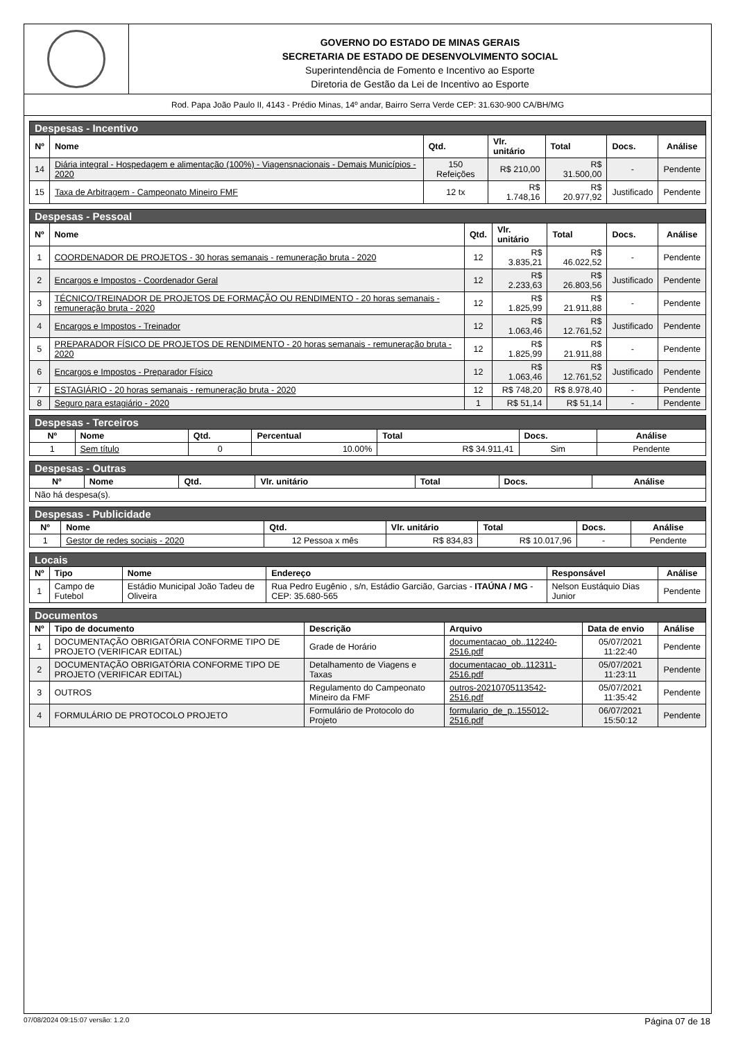GOVERNO DO ESTADO DE MINAS GERAIS
SECRETARIA DE ESTADO DE DESENVOLVIMENTO SOCIAL
Superintendência de Fomento e Incentivo ao Esporte
Diretoria de Gestão da Lei de Incentivo ao Esporte
Rod. Papa João Paulo II, 4143 - Prédio Minas, 14º andar, Bairro Serra Verde CEP: 31.630-900 CA/BH/MG
| Despesas - Incentivo | | | | | | |
| --- | --- | --- | --- | --- | --- | --- |
| Nº | Nome | Qtd. | Vlr. unitário | Total | Docs. | Análise |
| 14 | Diária integral - Hospedagem e alimentação (100%) - Viagensnacionais - Demais Municípios - 2020 | 150 Refeições | R$ 210,00 | R$ 31.500,00 | - | Pendente |
| 15 | Taxa de Arbitragem - Campeonato Mineiro FMF | 12 tx | R$ 1.748,16 | R$ 20.977,92 | Justificado | Pendente |
| Despesas - Pessoal | | | | | | |
| --- | --- | --- | --- | --- | --- | --- |
| Nº | Nome | Qtd. | Vlr. unitário | Total | Docs. | Análise |
| 1 | COORDENADOR DE PROJETOS - 30 horas semanais - remuneração bruta - 2020 | 12 | R$ 3.835,21 | R$ 46.022,52 | - | Pendente |
| 2 | Encargos e Impostos - Coordenador Geral | 12 | R$ 2.233,63 | R$ 26.803,56 | Justificado | Pendente |
| 3 | TÉCNICO/TREINADOR DE PROJETOS DE FORMAÇÃO OU RENDIMENTO - 20 horas semanais - remuneração bruta - 2020 | 12 | R$ 1.825,99 | R$ 21.911,88 | - | Pendente |
| 4 | Encargos e Impostos - Treinador | 12 | R$ 1.063,46 | R$ 12.761,52 | Justificado | Pendente |
| 5 | PREPARADOR FÍSICO DE PROJETOS DE RENDIMENTO - 20 horas semanais - remuneração bruta - 2020 | 12 | R$ 1.825,99 | R$ 21.911,88 | - | Pendente |
| 6 | Encargos e Impostos - Preparador Físico | 12 | R$ 1.063,46 | R$ 12.761,52 | Justificado | Pendente |
| 7 | ESTAGIÁRIO - 20 horas semanais - remuneração bruta - 2020 | 12 | R$ 748,20 | R$ 8.978,40 | - | Pendente |
| 8 | Seguro para estagiário - 2020 | 1 | R$ 51,14 | R$ 51,14 | - | Pendente |
| Despesas - Terceiros | | | | | | |
| --- | --- | --- | --- | --- | --- | --- |
| Nº | Nome | Qtd. | Percentual | Total | Docs. | Análise |
| 1 | Sem título | 0 | 10.00% | R$ 34.911,41 | Sim | Pendente |
| Despesas - Outras | | | | | | |
| --- | --- | --- | --- | --- | --- | --- |
| Nº | Nome | Qtd. | Vlr. unitário | Total | Docs. | Análise |
| Não há despesa(s). | | | | | | |
| Despesas - Publicidade | | | | | | |
| --- | --- | --- | --- | --- | --- | --- |
| Nº | Nome | Qtd. | Vlr. unitário | Total | Docs. | Análise |
| 1 | Gestor de redes sociais - 2020 | 12 Pessoa x mês | R$ 834,83 | R$ 10.017,96 | - | Pendente |
| Locais | | | | | |
| --- | --- | --- | --- | --- | --- |
| Nº | Tipo | Nome | Endereço | Responsável | Análise |
| 1 | Campo de Futebol | Estádio Municipal João Tadeu de Oliveira | Rua Pedro Eugênio , s/n, Estádio Garcião, Garcias - ITAÚNA / MG - CEP: 35.680-565 | Nelson Eustáquio Dias Junior | Pendente |
| Documentos | | | | | |
| --- | --- | --- | --- | --- | --- |
| Nº | Tipo de documento | Descrição | Arquivo | Data de envio | Análise |
| 1 | DOCUMENTAÇÃO OBRIGATÓRIA CONFORME TIPO DE PROJETO (VERIFICAR EDITAL) | Grade de Horário | documentacao_ob..112240-2516.pdf | 05/07/2021 11:22:40 | Pendente |
| 2 | DOCUMENTAÇÃO OBRIGATÓRIA CONFORME TIPO DE PROJETO (VERIFICAR EDITAL) | Detalhamento de Viagens e Taxas | documentacao_ob..112311-2516.pdf | 05/07/2021 11:23:11 | Pendente |
| 3 | OUTROS | Regulamento do Campeonato Mineiro da FMF | outros-20210705113542-2516.pdf | 05/07/2021 11:35:42 | Pendente |
| 4 | FORMULÁRIO DE PROTOCOLO PROJETO | Formulário de Protocolo do Projeto | formulario_de_p..155012-2516.pdf | 06/07/2021 15:50:12 | Pendente |
07/08/2024 09:15:07 versão: 1.2.0 Página 07 de 18